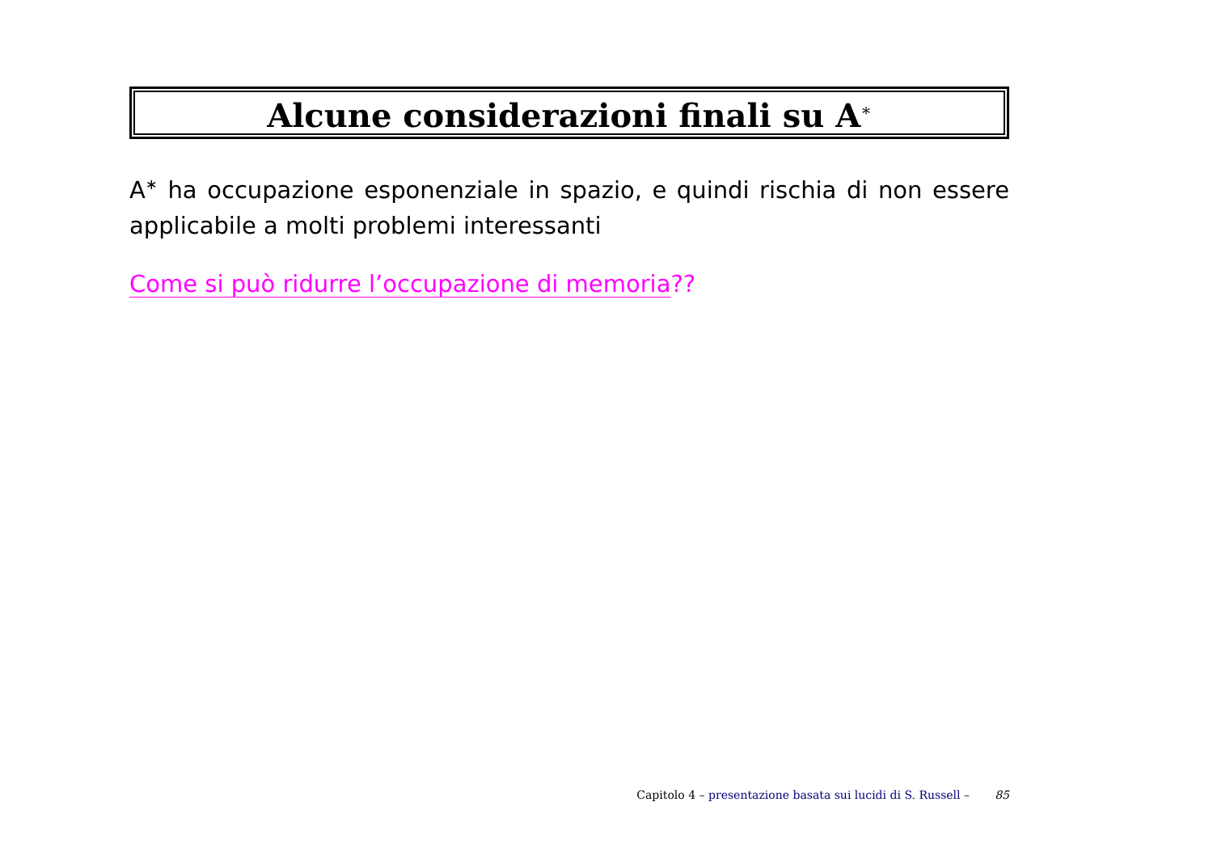Alcune considerazioni finali su A<sup>∗</sup>
A<sup>∗</sup> ha occupazione esponenziale in spazio, e quindi rischia di non essere applicabile a molti problemi interessanti
Come si può ridurre l’occupazione di memoria??
Capitolo 4 – presentazione basata sui lucidi di S. Russell – 85